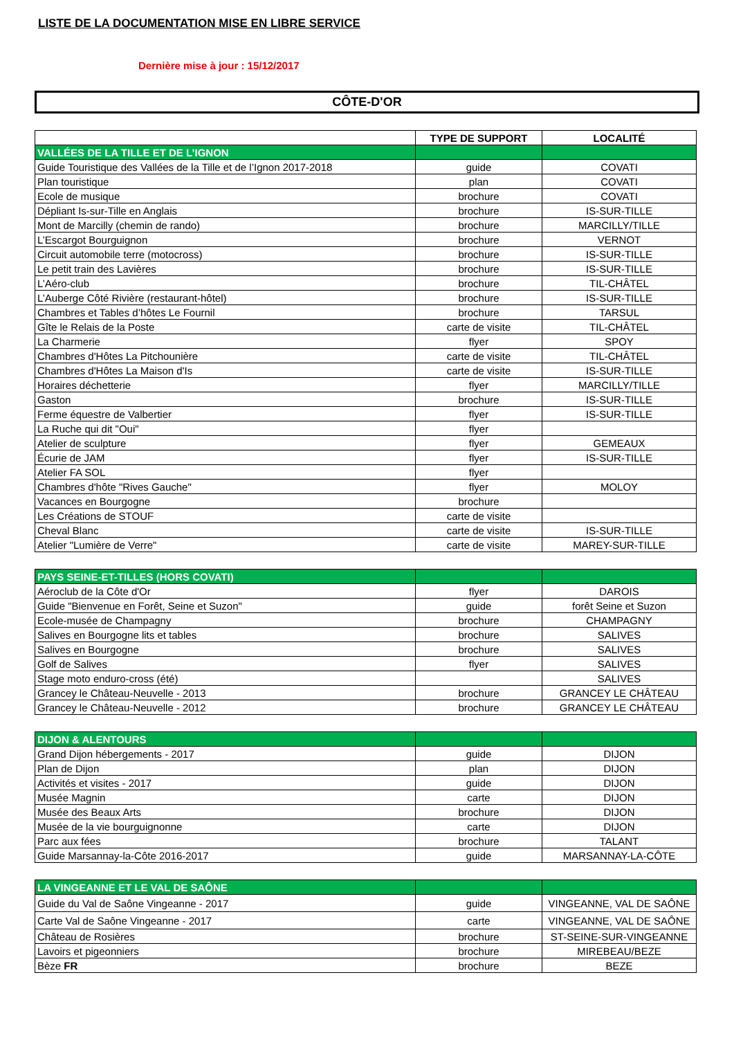LISTE DE LA DOCUMENTATION MISE EN LIBRE SERVICE
Dernière mise à jour : 15/12/2017
CÔTE-D'OR
| | TYPE DE SUPPORT | LOCALITÉ |
| --- | --- | --- |
| VALLÉES DE LA TILLE ET DE L’IGNON | | |
| Guide Touristique des Vallées de la Tille et de l’Ignon 2017-2018 | guide | COVATI |
| Plan touristique | plan | COVATI |
| Ecole de musique | brochure | COVATI |
| Dépliant Is-sur-Tille en Anglais | brochure | IS-SUR-TILLE |
| Mont de Marcilly (chemin de rando) | brochure | MARCILLY/TILLE |
| L’Escargot Bourguignon | brochure | VERNOT |
| Circuit automobile terre (motocross) | brochure | IS-SUR-TILLE |
| Le petit train des Lavières | brochure | IS-SUR-TILLE |
| L’Aéro-club | brochure | TIL-CHÂTEL |
| L’Auberge Côté Rivière (restaurant-hôtel) | brochure | IS-SUR-TILLE |
| Chambres et Tables d’hôtes Le Fournil | brochure | TARSUL |
| Gîte le Relais de la Poste | carte de visite | TIL-CHÂTEL |
| La Charmerie | flyer | SPOY |
| Chambres d'Hôtes La Pitchounière | carte de visite | TIL-CHÂTEL |
| Chambres d'Hôtes La Maison d'Is | carte de visite | IS-SUR-TILLE |
| Horaires déchetterie | flyer | MARCILLY/TILLE |
| Gaston | brochure | IS-SUR-TILLE |
| Ferme équestre de Valbertier | flyer | IS-SUR-TILLE |
| La Ruche qui dit "Oui" | flyer | |
| Atelier de sculpture | flyer | GEMEAUX |
| Écurie de JAM | flyer | IS-SUR-TILLE |
| Atelier FA SOL | flyer | |
| Chambres d'hôte "Rives Gauche" | flyer | MOLOY |
| Vacances en Bourgogne | brochure | |
| Les Créations de STOUF | carte de visite | |
| Cheval Blanc | carte de visite | IS-SUR-TILLE |
| Atelier "Lumière de Verre" | carte de visite | MAREY-SUR-TILLE |
| PAYS SEINE-ET-TILLES (HORS COVATI) | | |
| Aéroclub de la Côte d'Or | flyer | DAROIS |
| Guide "Bienvenue en Forêt, Seine et Suzon" | guide | forêt Seine et Suzon |
| Ecole-musée de Champagny | brochure | CHAMPAGNY |
| Salives en Bourgogne lits et tables | brochure | SALIVES |
| Salives en Bourgogne | brochure | SALIVES |
| Golf de Salives | flyer | SALIVES |
| Stage moto enduro-cross (été) | | SALIVES |
| Grancey le Château-Neuvelle - 2013 | brochure | GRANCEY LE CHÂTEAU |
| Grancey le Château-Neuvelle - 2012 | brochure | GRANCEY LE CHÂTEAU |
| DIJON & ALENTOURS | | |
| Grand Dijon hébergements - 2017 | guide | DIJON |
| Plan de Dijon | plan | DIJON |
| Activités et visites - 2017 | guide | DIJON |
| Musée Magnin | carte | DIJON |
| Musée des Beaux Arts | brochure | DIJON |
| Musée de la vie bourguignonne | carte | DIJON |
| Parc aux fées | brochure | TALANT |
| Guide Marsannay-la-Côte 2016-2017 | guide | MARSANNAY-LA-CÔTE |
| LA VINGEANNE ET LE VAL DE SAÔNE | | |
| Guide du Val de Saône Vingeanne - 2017 | guide | VINGEANNE, VAL DE SAÔNE |
| Carte Val de Saône Vingeanne - 2017 | carte | VINGEANNE, VAL DE SAÔNE |
| Château de Rosières | brochure | ST-SEINE-SUR-VINGEANNE |
| Lavoirs et pigeonniers | brochure | MIREBEAU/BEZE |
| Bèze FR | brochure | BEZE |